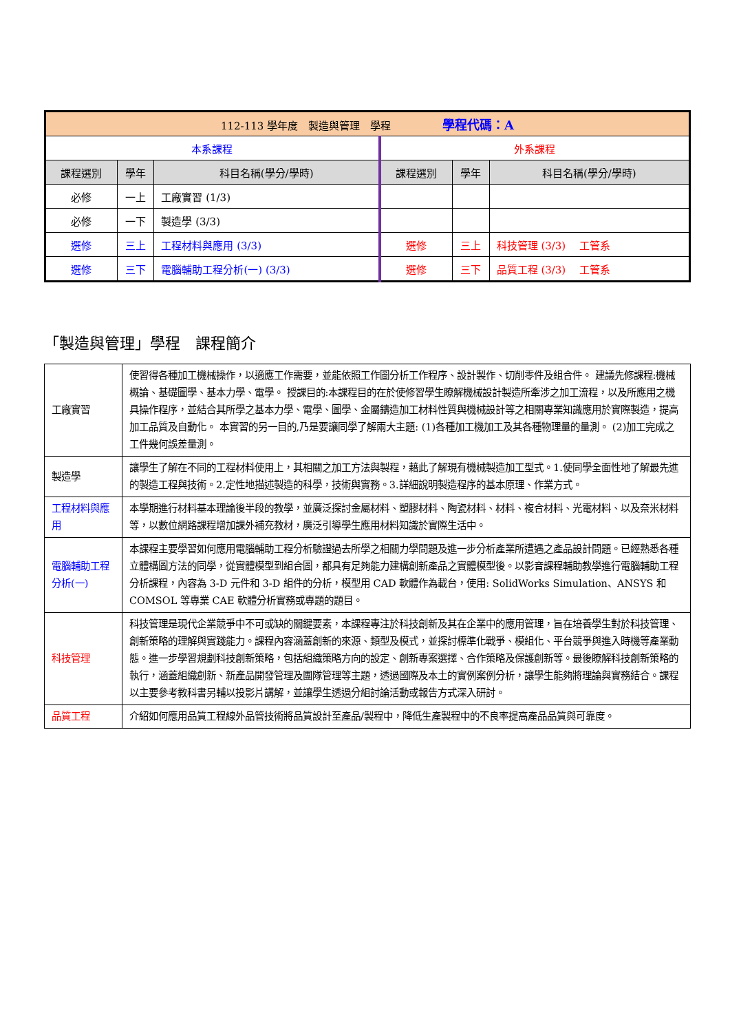| 112-113 學年度 製造與管理 學程 學程代碼：A | | | | | |
| 本系課程 | | | 外系課程 | | |
| 課程選別 | 學年 | 科目名稱(學分/學時) | 課程選別 | 學年 | 科目名稱(學分/學時) |
| 必修 | 一上 | 工廠實習 (1/3) | | | |
| 必修 | 一下 | 製造學 (3/3) | | | |
| 選修 | 三上 | 工程材料與應用 (3/3) | 選修 | 三上 | 科技管理 (3/3) 工管系 |
| 選修 | 三下 | 電腦輔助工程分析(一) (3/3) | 選修 | 三下 | 品質工程 (3/3) 工管系 |
「製造與管理」學程　課程簡介
| 工廠實習 | 使習得各種加工機械操作，以適應工作需要，並能依照工作圖分析工作程序、設計製作、切削零件及組合件。 建議先修課程:機械概論、基礎圖學、基本力學、電學。 授課目的:本課程目的在於使修習學生瞭解機械設計製造所牽涉之加工流程，以及所應用之機具操作程序，並結合其所學之基本力學、電學、圖學、金屬鑄造加工材料性質與機械設計等之相關專業知識應用於實際製造，提高加工品質及自動化。 本實習的另一目的,乃是要讓同學了解兩大主題: (1)各種加工機加工及其各種物理量的量測。 (2)加工完成之工件幾何誤差量測。 |
| 製造學 | 讓學生了解在不同的工程材料使用上，其相關之加工方法與製程，藉此了解現有機械製造加工型式。1.使同學全面性地了解最先進的製造工程與技術。2.定性地描述製造的科學，技術與實務。3.詳細說明製造程序的基本原理、作業方式。 |
| 工程材料與應用 | 本學期進行材料基本理論後半段的教學，並廣泛探討金屬材料、塑膠材料、陶瓷材料、材料、複合材料、光電材料、以及奈米材料等，以數位網路課程增加課外補充教材，廣泛引導學生應用材料知識於實際生活中。 |
| 電腦輔助工程分析(一) | 本課程主要學習如何應用電腦輔助工程分析驗證過去所學之相關力學問題及進一步分析產業所遭遇之產品設計問題。已經熟悉各種立體構圖方法的同學，從實體模型到組合圖，都具有足夠能力建構創新產品之實體模型後。以影音課程輔助教學進行電腦輔助工程分析課程，內容為 3-D 元件和 3-D 組件的分析，模型用 CAD 軟體作為載台，使用: SolidWorks Simulation、ANSYS 和 COMSOL 等專業 CAE 軟體分析實務或專題的題目。 |
| 科技管理 | 科技管理是現代企業競爭中不可或缺的關鍵要素，本課程專注於科技創新及其在企業中的應用管理，旨在培養學生對於科技管理、創新策略的理解與實踐能力。課程內容涵蓋創新的來源、類型及模式，並探討標準化戰爭、模組化、平台競爭與進入時機等產業動態。進一步學習規劃科技創新策略，包括組織策略方向的設定、創新專案選擇、合作策略及保護創新等。最後瞭解科技創新策略的執行，涵蓋組織創新、新產品開發管理及團隊管理等主題，透過國際及本土的實例案例分析，讓學生能夠將理論與實務結合。課程以主要參考教科書另輔以投影片講解，並讓學生透過分組討論活動或報告方式深入研討。 |
| 品質工程 | 介紹如何應用品質工程線外品管技術將品質設計至產品/製程中，降低生產製程中的不良率提高產品品質與可靠度。 |